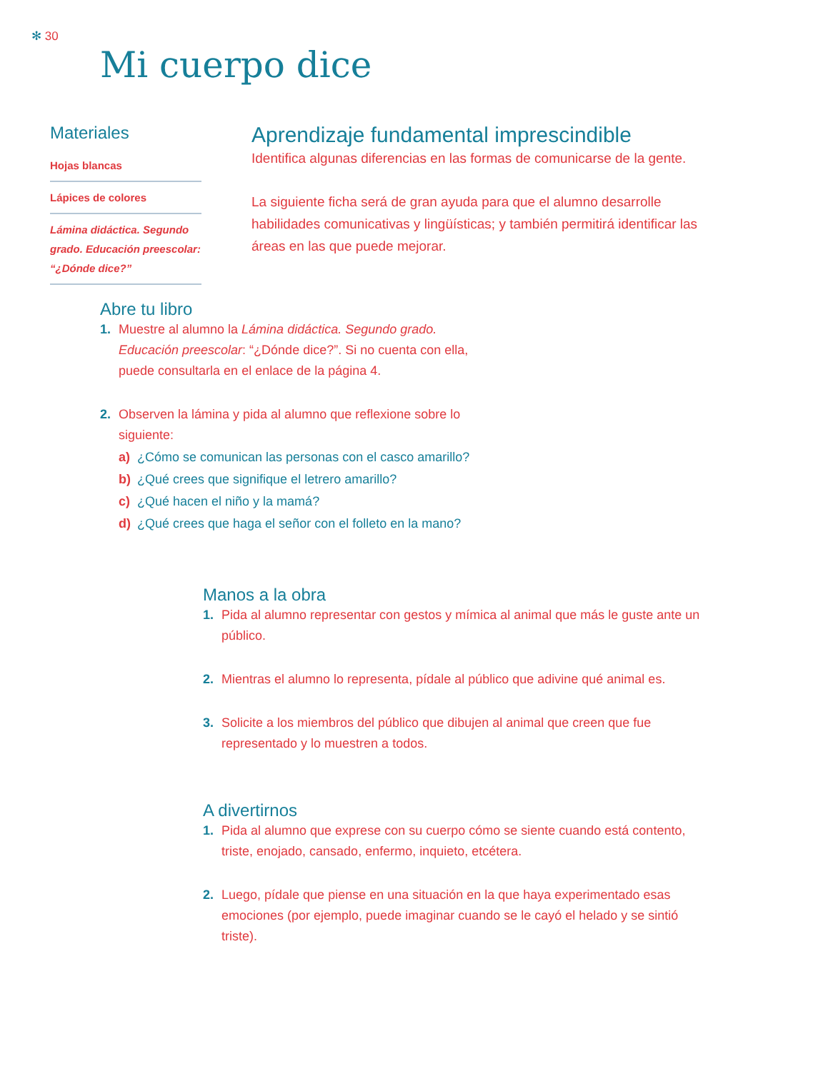✻ 30
Mi cuerpo dice
Materiales
Hojas blancas
Lápices de colores
Lámina didáctica. Segundo grado. Educación preescolar: “¿Dónde dice?”
Aprendizaje fundamental imprescindible
Identifica algunas diferencias en las formas de comunicarse de la gente.
La siguiente ficha será de gran ayuda para que el alumno desarrolle habilidades comunicativas y lingüísticas; y también permitirá identificar las áreas en las que puede mejorar.
Abre tu libro
1. Muestre al alumno la Lámina didáctica. Segundo grado. Educación preescolar: “¿Dónde dice?”. Si no cuenta con ella, puede consultarla en el enlace de la página 4.
2. Observen la lámina y pida al alumno que reflexione sobre lo siguiente:
a) ¿Cómo se comunican las personas con el casco amarillo?
b) ¿Qué crees que signifique el letrero amarillo?
c) ¿Qué hacen el niño y la mamá?
d) ¿Qué crees que haga el señor con el folleto en la mano?
Manos a la obra
1. Pida al alumno representar con gestos y mímica al animal que más le guste ante un público.
2. Mientras el alumno lo representa, pídale al público que adivine qué animal es.
3. Solicite a los miembros del público que dibujen al animal que creen que fue representado y lo muestren a todos.
A divertirnos
1. Pida al alumno que exprese con su cuerpo cómo se siente cuando está contento, triste, enojado, cansado, enfermo, inquieto, etcétera.
2. Luego, pídale que piense en una situación en la que haya experimentado esas emociones (por ejemplo, puede imaginar cuando se le cayó el helado y se sintió triste).